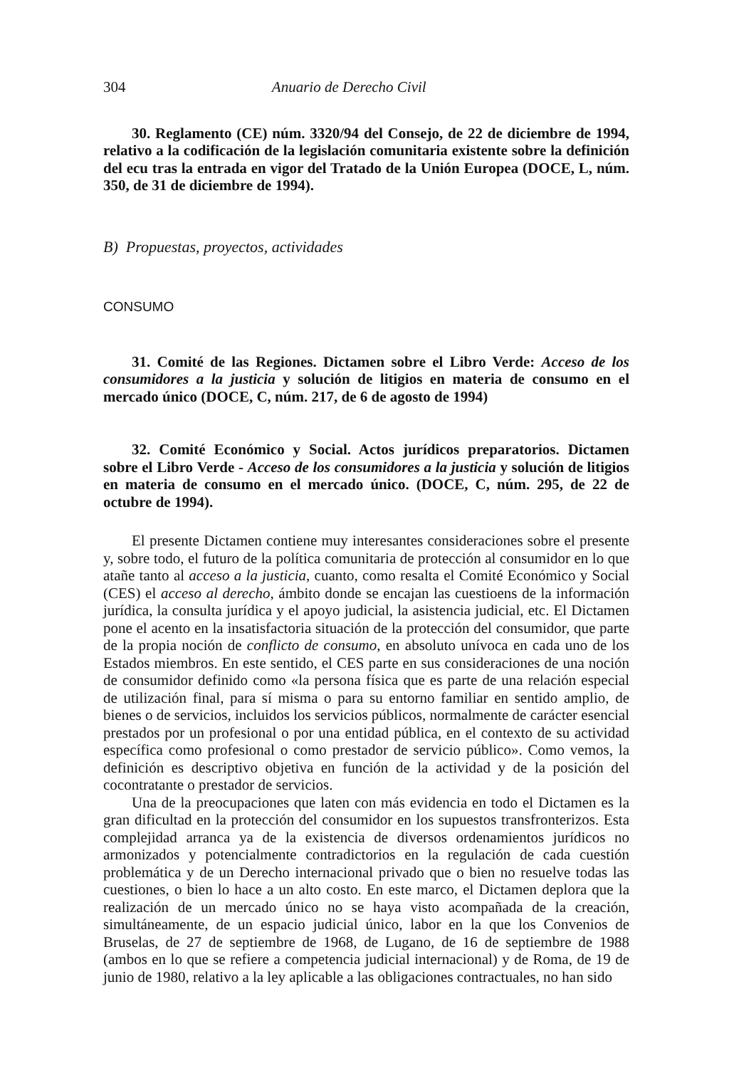304 Anuario de Derecho Civil
30. Reglamento (CE) núm. 3320/94 del Consejo, de 22 de diciembre de 1994, relativo a la codificación de la legislación comunitaria existente sobre la definición del ecu tras la entrada en vigor del Tratado de la Unión Europea (DOCE, L, núm. 350, de 31 de diciembre de 1994).
B) Propuestas, proyectos, actividades
CONSUMO
31. Comité de las Regiones. Dictamen sobre el Libro Verde: Acceso de los consumidores a la justicia y solución de litigios en materia de consumo en el mercado único (DOCE, C, núm. 217, de 6 de agosto de 1994)
32. Comité Económico y Social. Actos jurídicos preparatorios. Dictamen sobre el Libro Verde - Acceso de los consumidores a la justicia y solución de litigios en materia de consumo en el mercado único. (DOCE, C, núm. 295, de 22 de octubre de 1994).
El presente Dictamen contiene muy interesantes consideraciones sobre el presente y, sobre todo, el futuro de la política comunitaria de protección al consumidor en lo que atañe tanto al acceso a la justicia, cuanto, como resalta el Comité Económico y Social (CES) el acceso al derecho, ámbito donde se encajan las cuestioens de la información jurídica, la consulta jurídica y el apoyo judicial, la asistencia judicial, etc. El Dictamen pone el acento en la insatisfactoria situación de la protección del consumidor, que parte de la propia noción de conflicto de consumo, en absoluto unívoca en cada uno de los Estados miembros. En este sentido, el CES parte en sus consideraciones de una noción de consumidor definido como «la persona física que es parte de una relación especial de utilización final, para sí misma o para su entorno familiar en sentido amplio, de bienes o de servicios, incluidos los servicios públicos, normalmente de carácter esencial prestados por un profesional o por una entidad pública, en el contexto de su actividad específica como profesional o como prestador de servicio público». Como vemos, la definición es descriptivo objetiva en función de la actividad y de la posición del cocontratante o prestador de servicios.
Una de la preocupaciones que laten con más evidencia en todo el Dictamen es la gran dificultad en la protección del consumidor en los supuestos transfronterizos. Esta complejidad arranca ya de la existencia de diversos ordenamientos jurídicos no armonizados y potencialmente contradictorios en la regulación de cada cuestión problemática y de un Derecho internacional privado que o bien no resuelve todas las cuestiones, o bien lo hace a un alto costo. En este marco, el Dictamen deplora que la realización de un mercado único no se haya visto acompañada de la creación, simultáneamente, de un espacio judicial único, labor en la que los Convenios de Bruselas, de 27 de septiembre de 1968, de Lugano, de 16 de septiembre de 1988 (ambos en lo que se refiere a competencia judicial internacional) y de Roma, de 19 de junio de 1980, relativo a la ley aplicable a las obligaciones contractuales, no han sido